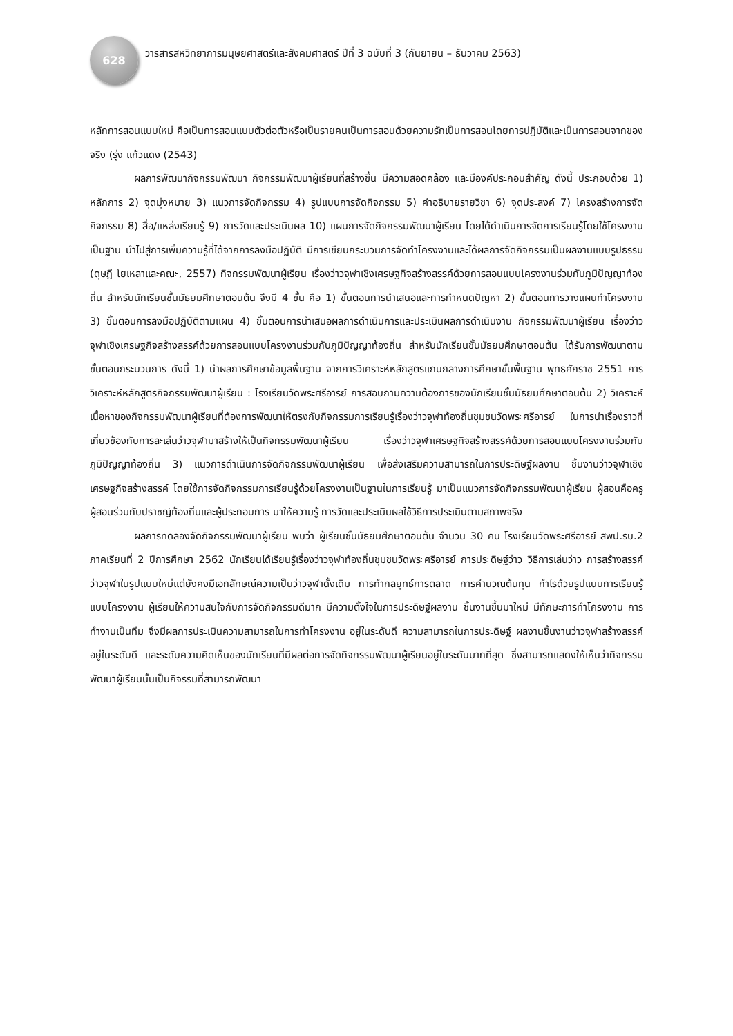628
วารสารสหวิทยาการมนุษยศาสตร์และสังคมศาสตร์ ปีที่ 3 ฉบับที่ 3 (กันยายน – ธันวาคม 2563)
หลักการสอนแบบใหม่ คือเป็นการสอนแบบตัวต่อตัวหรือเป็นรายคนเป็นการสอนด้วยความรักเป็นการสอนโดยการปฏิบัติและเป็นการสอนจากของจริง (รุ่ง แก้วแดง (2543)
ผลการพัฒนากิจกรรมพัฒนา กิจกรรมพัฒนาผู้เรียนที่สร้างขึ้น มีความสอดคล้อง และมีองค์ประกอบสำคัญ ดังนี้ ประกอบด้วย 1) หลักการ 2) จุดมุ่งหมาย 3) แนวการจัดกิจกรรม 4) รูปแบบการจัดกิจกรรม 5) คำอธิบายรายวิชา 6) จุดประสงค์ 7) โครงสร้างการจัดกิจกรรม 8) สื่อ/แหล่งเรียนรู้ 9) การวัดและประเมินผล 10) แผนการจัดกิจกรรมพัฒนาผู้เรียน โดยได้ดำเนินการจัดการเรียนรู้โดยใช้โครงงานเป็นฐาน นำไปสู่การเพิ่มความรู้ที่ได้จากการลงมือปฏิบัติ มีการเขียนกระบวนการจัดทำโครงงานและได้ผลการจัดกิจกรรมเป็นผลงานแบบรูปธรรม (ดุษฎี โยเหลาและคณะ, 2557) กิจกรรมพัฒนาผู้เรียน เรื่องว่าวจุฬาเชิงเศรษฐกิจสร้างสรรค์ด้วยการสอนแบบโครงงานร่วมกับภูมิปัญญาท้องถิ่น สำหรับนักเรียนชั้นมัธยมศึกษาตอนต้น จึงมี 4 ขั้น คือ 1) ขั้นตอนการนำเสนอและการกำหนดปัญหา 2) ขั้นตอนการวางแผนทำโครงงาน 3) ขั้นตอนการลงมือปฏิบัติตามแผน 4) ขั้นตอนการนำเสนอผลการดำเนินการและประเมินผลการดำเนินงาน กิจกรรมพัฒนาผู้เรียน เรื่องว่าวจุฬาเชิงเศรษฐกิจสร้างสรรค์ด้วยการสอนแบบโครงงานร่วมกับภูมิปัญญาท้องถิ่น สำหรับนักเรียนชั้นมัธยมศึกษาตอนต้น ได้รับการพัฒนาตามขั้นตอนกระบวนการ ดังนี้ 1) นำผลการศึกษาข้อมูลพื้นฐาน จากการวิเคราะห์หลักสูตรแกนกลางการศึกษาขั้นพื้นฐาน พุทธศักราช 2551 การวิเคราะห์หลักสูตรกิจกรรมพัฒนาผู้เรียน : โรงเรียนวัดพระศรีอารย์ การสอบถามความต้องการของนักเรียนชั้นมัธยมศึกษาตอนต้น 2) วิเคราะห์เนื้อหาของกิจกรรมพัฒนาผู้เรียนที่ต้องการพัฒนาให้ตรงกับกิจกรรมการเรียนรู้เรื่องว่าวจุฬาท้องถิ่นชุมชนวัดพระศรีอารย์ ในการนำเรื่องราวที่เกี่ยวข้องกับการละเล่นว่าวจุฬามาสร้างให้เป็นกิจกรรมพัฒนาผู้เรียน เรื่องว่าวจุฬาเศรษฐกิจสร้างสรรค์ด้วยการสอนแบบโครงงานร่วมกับภูมิปัญญาท้องถิ่น 3) แนวการดำเนินการจัดกิจกรรมพัฒนาผู้เรียน เพื่อส่งเสริมความสามารถในการประดิษฐ์ผลงาน ชิ้นงานว่าวจุฬาเชิงเศรษฐกิจสร้างสรรค์ โดยใช้การจัดกิจกรรมการเรียนรู้ด้วยโครงงานเป็นฐานในการเรียนรู้ มาเป็นแนวการจัดกิจกรรมพัฒนาผู้เรียน ผู้สอนคือครูผู้สอนร่วมกับปราชญ์ท้องถิ่นและผู้ประกอบการ มาให้ความรู้ การวัดและประเมินผลใช้วิธีการประเมินตามสภาพจริง
ผลการทดลองจัดกิจกรรมพัฒนาผู้เรียน พบว่า ผู้เรียนชั้นมัธยมศึกษาตอนต้น จำนวน 30 คน โรงเรียนวัดพระศรีอารย์ สพป.รบ.2 ภาคเรียนที่ 2 ปีการศึกษา 2562 นักเรียนได้เรียนรู้เรื่องว่าวจุฬาท้องถิ่นชุมชนวัดพระศรีอารย์ การประดิษฐ์ว่าว วิธีการเล่นว่าว การสร้างสรรค์ว่าวจุฬาในรูปแบบใหม่แต่ยังคงมีเอกลักษณ์ความเป็นว่าวจุฬาดั้งเดิม การทำกลยุทธ์การตลาด การคำนวณต้นทุน กำไรด้วยรูปแบบการเรียนรู้แบบโครงงาน ผู้เรียนให้ความสนใจกับการจัดกิจกรรมดีมาก มีความตั้งใจในการประดิษฐ์ผลงาน ชิ้นงานขึ้นมาใหม่ มีทักษะการทำโครงงาน การทำงานเป็นทีม จึงมีผลการประเมินความสามารถในการทำโครงงาน อยู่ในระดับดี ความสามารถในการประดิษฐ์ ผลงานชิ้นงานว่าวจุฬาสร้างสรรค์ อยู่ในระดับดี และระดับความคิดเห็นของนักเรียนที่มีผลต่อการจัดกิจกรรมพัฒนาผู้เรียนอยู่ในระดับมากที่สุด ซึ่งสามารถแสดงให้เห็นว่ากิจกรรมพัฒนาผู้เรียนนั้นเป็นกิจรรมที่สามารถพัฒนา